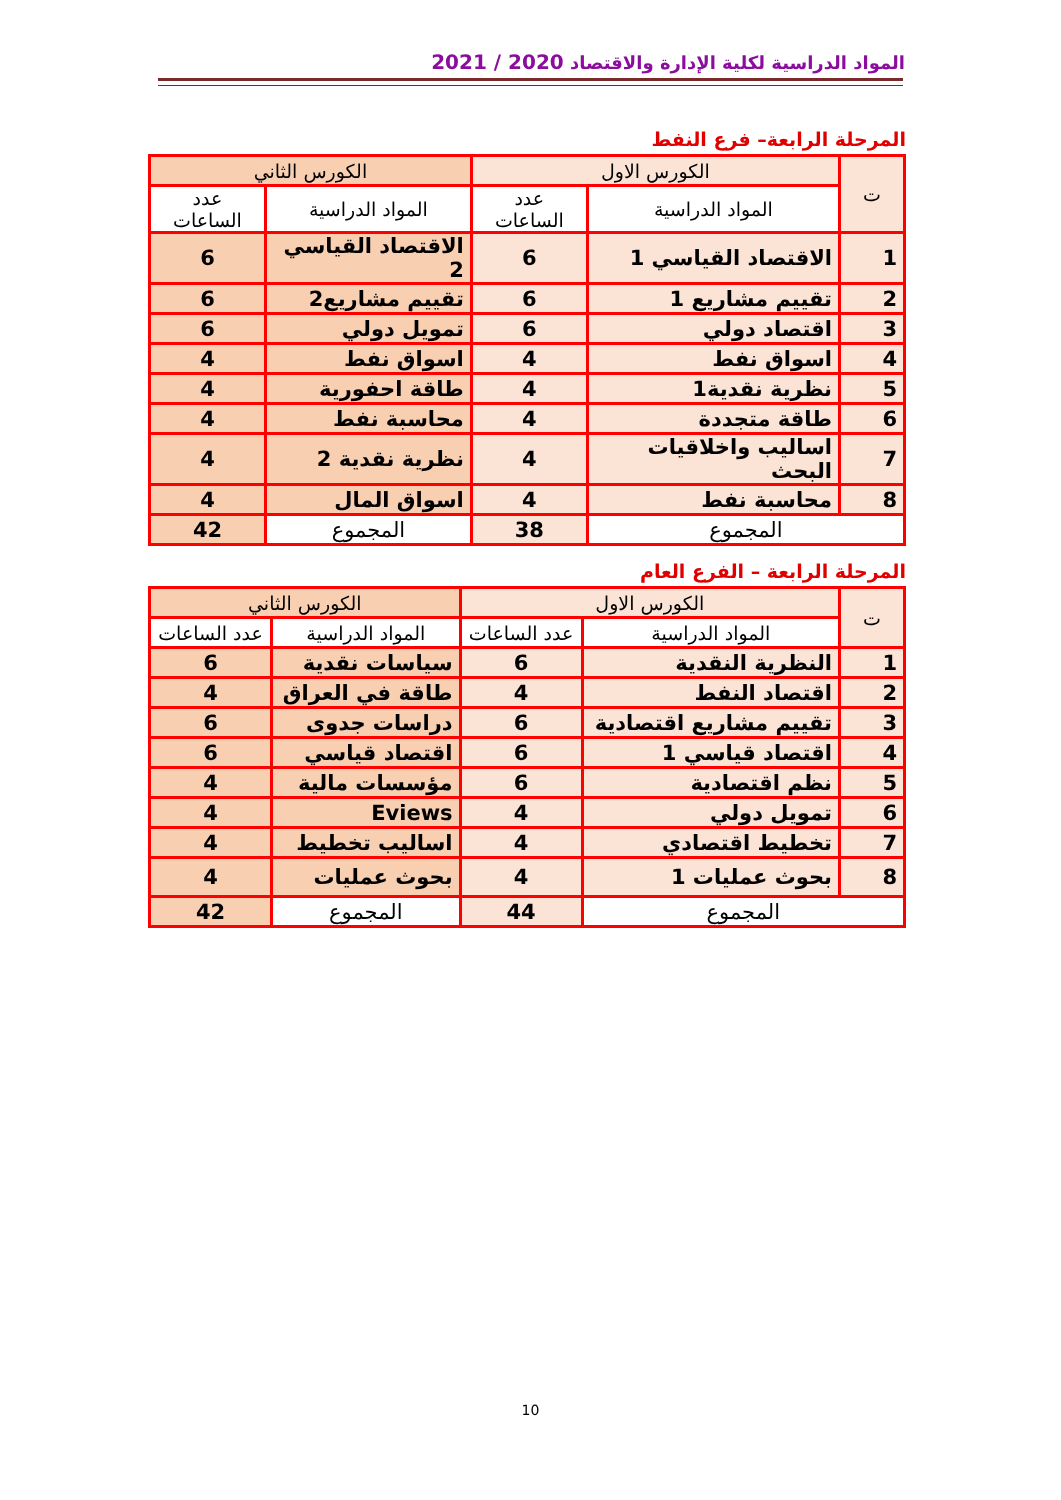المواد الدراسية لكلية الإدارة والاقتصاد 2020 / 2021
المرحلة الرابعة– فرع النفط
| ت | الكورس الاول | | الكورس الثاني | |
| --- | --- | --- | --- | --- |
| | المواد الدراسية | عدد الساعات | المواد الدراسية | عدد الساعات |
| 1 | الاقتصاد القياسي 1 | 6 | الاقتصاد القياسي 2 | 6 |
| 2 | تقييم مشاريع 1 | 6 | تقييم مشاريع2 | 6 |
| 3 | اقتصاد دولي | 6 | تمويل دولي | 6 |
| 4 | اسواق نفط | 4 | اسواق نفط | 4 |
| 5 | نظرية نقدية1 | 4 | طاقة احفورية | 4 |
| 6 | طاقة متجددة | 4 | محاسبة نفط | 4 |
| 7 | اساليب واخلاقيات البحث | 4 | نظرية نقدية 2 | 4 |
| 8 | محاسبة نفط | 4 | اسواق المال | 4 |
| المجموع | | 38 | المجموع | 42 |
المرحلة الرابعة – الفرع العام
| ت | الكورس الاول | | الكورس الثاني | |
| --- | --- | --- | --- | --- |
| | المواد الدراسية | عدد الساعات | المواد الدراسية | عدد الساعات |
| 1 | النظرية النقدية | 6 | سياسات نقدية | 6 |
| 2 | اقتصاد النفط | 4 | طاقة في العراق | 4 |
| 3 | تقييم مشاريع اقتصادية | 6 | دراسات جدوى | 6 |
| 4 | اقتصاد قياسي 1 | 6 | اقتصاد قياسي | 6 |
| 5 | نظم اقتصادية | 6 | مؤسسات مالية | 4 |
| 6 | تمويل دولي | 4 | Eviews | 4 |
| 7 | تخطيط اقتصادي | 4 | اساليب تخطيط | 4 |
| 8 | بحوث عمليات 1 | 4 | بحوث عمليات | 4 |
| المجموع | | 44 | المجموع | 42 |
10